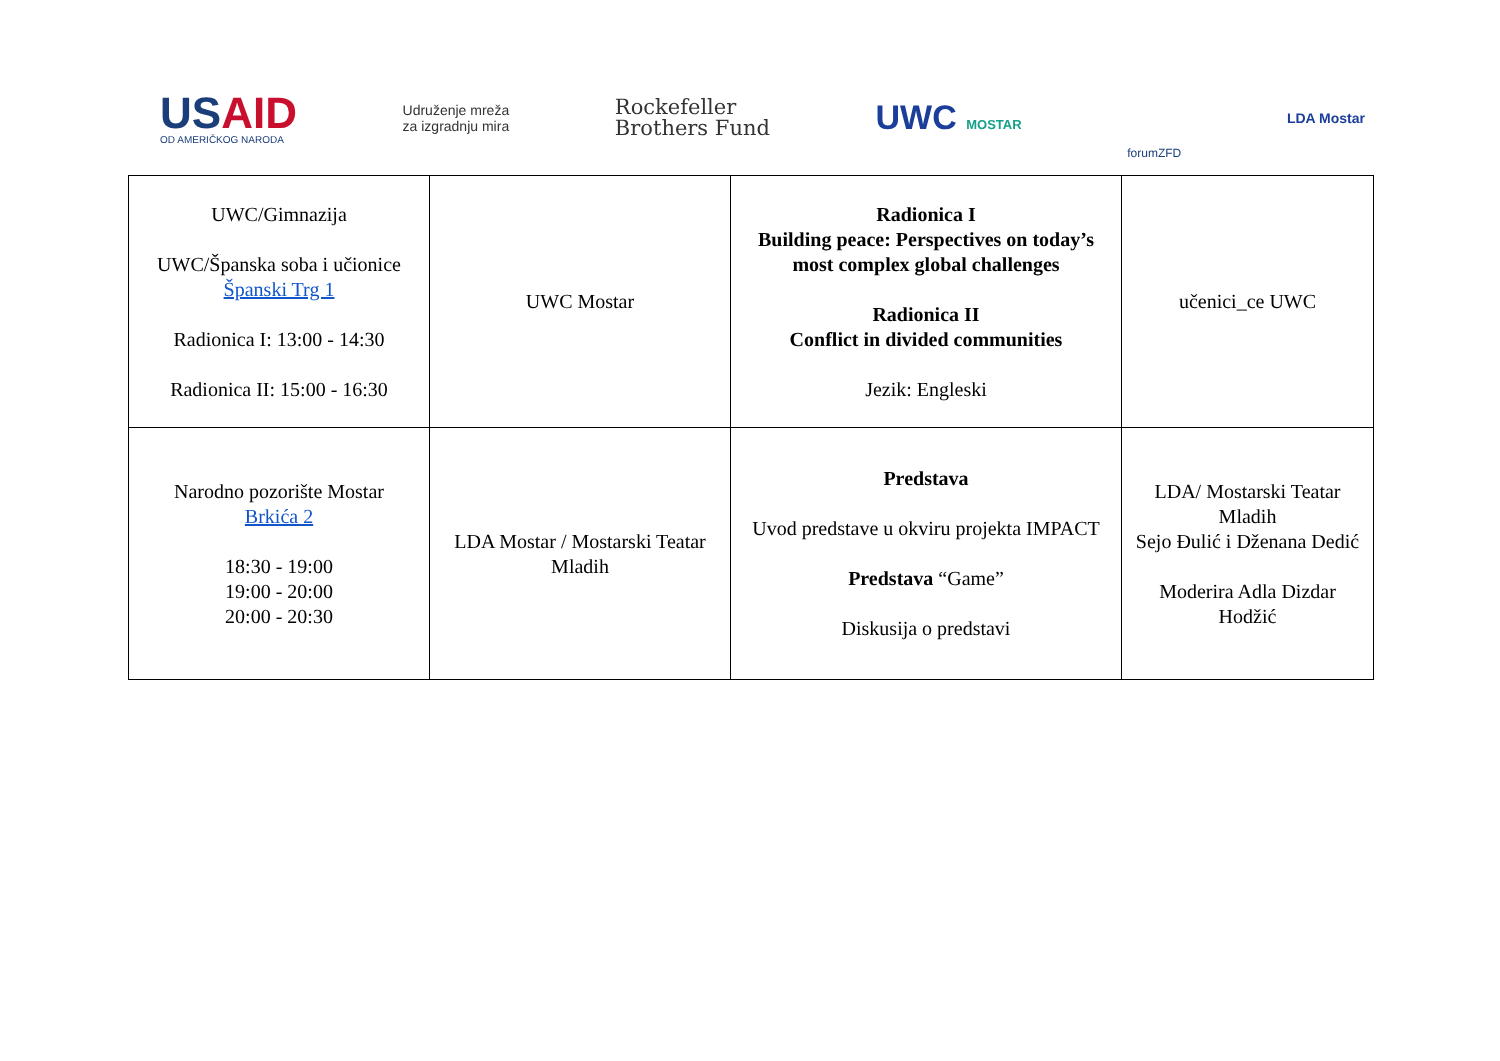USAID
OD AMERIČKOG NARODA
Udruženje mreža
za izgradnju mira
Rockefeller
Brothers Fund
UWC MOSTAR
forumZFD
LDA Mostar
| UWC/Gimnazija UWC/Španska soba i učionice Španski Trg 1 Radionica I: 13:00 - 14:30 Radionica II: 15:00 - 16:30 | UWC Mostar | Radionica I Building peace: Perspectives on today’s most complex global challenges Radionica II Conflict in divided communities Jezik: Engleski | učenici_ce UWC |
| Narodno pozorište Mostar Brkića 2 18:30 - 19:00 19:00 - 20:00 20:00 - 20:30 | LDA Mostar / Mostarski Teatar Mladih | Predstava Uvod predstave u okviru projekta IMPACT Predstava “Game” Diskusija o predstavi | LDA/ Mostarski Teatar Mladih Sejo Đulić i Dženana Dedić Moderira Adla Dizdar Hodžić |